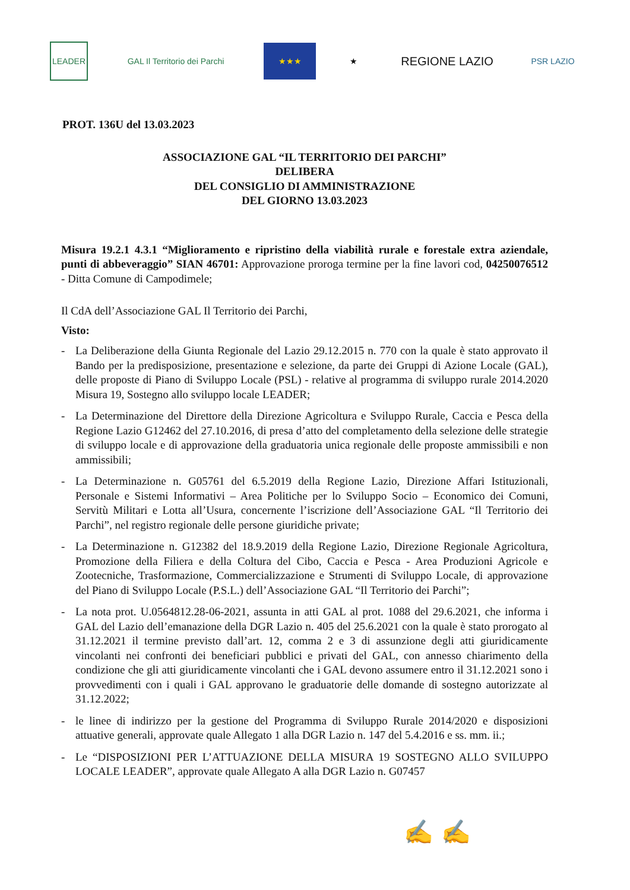LEADER GAL Il Territorio dei Parchi ★★★ ★
REGIONE LAZIO
PSR LAZIO
PROT. 136U del 13.03.2023
ASSOCIAZIONE GAL “IL TERRITORIO DEI PARCHI”
DELIBERA
DEL CONSIGLIO DI AMMINISTRAZIONE
DEL GIORNO 13.03.2023
Misura 19.2.1 4.3.1 “Miglioramento e ripristino della viabilità rurale e forestale extra aziendale, punti di abbeveraggio” SIAN 46701: Approvazione proroga termine per la fine lavori cod, 04250076512 - Ditta Comune di Campodimele;
Il CdA dell’Associazione GAL Il Territorio dei Parchi,
Visto:
- La Deliberazione della Giunta Regionale del Lazio 29.12.2015 n. 770 con la quale è stato approvato il Bando per la predisposizione, presentazione e selezione, da parte dei Gruppi di Azione Locale (GAL), delle proposte di Piano di Sviluppo Locale (PSL) - relative al programma di sviluppo rurale 2014.2020 Misura 19, Sostegno allo sviluppo locale LEADER;
- La Determinazione del Direttore della Direzione Agricoltura e Sviluppo Rurale, Caccia e Pesca della Regione Lazio G12462 del 27.10.2016, di presa d’atto del completamento della selezione delle strategie di sviluppo locale e di approvazione della graduatoria unica regionale delle proposte ammissibili e non ammissibili;
- La Determinazione n. G05761 del 6.5.2019 della Regione Lazio, Direzione Affari Istituzionali, Personale e Sistemi Informativi – Area Politiche per lo Sviluppo Socio – Economico dei Comuni, Servitù Militari e Lotta all’Usura, concernente l’iscrizione dell’Associazione GAL “Il Territorio dei Parchi”, nel registro regionale delle persone giuridiche private;
- La Determinazione n. G12382 del 18.9.2019 della Regione Lazio, Direzione Regionale Agricoltura, Promozione della Filiera e della Coltura del Cibo, Caccia e Pesca - Area Produzioni Agricole e Zootecniche, Trasformazione, Commercializzazione e Strumenti di Sviluppo Locale, di approvazione del Piano di Sviluppo Locale (P.S.L.) dell’Associazione GAL “Il Territorio dei Parchi”;
- La nota prot. U.0564812.28-06-2021, assunta in atti GAL al prot. 1088 del 29.6.2021, che informa i GAL del Lazio dell’emanazione della DGR Lazio n. 405 del 25.6.2021 con la quale è stato prorogato al 31.12.2021 il termine previsto dall’art. 12, comma 2 e 3 di assunzione degli atti giuridicamente vincolanti nei confronti dei beneficiari pubblici e privati del GAL, con annesso chiarimento della condizione che gli atti giuridicamente vincolanti che i GAL devono assumere entro il 31.12.2021 sono i provvedimenti con i quali i GAL approvano le graduatorie delle domande di sostegno autorizzate al 31.12.2022;
- le linee di indirizzo per la gestione del Programma di Sviluppo Rurale 2014/2020 e disposizioni attuative generali, approvate quale Allegato 1 alla DGR Lazio n. 147 del 5.4.2016 e ss. mm. ii.;
- Le “DISPOSIZIONI PER L’ATTUAZIONE DELLA MISURA 19 SOSTEGNO ALLO SVILUPPO LOCALE LEADER”, approvate quale Allegato A alla DGR Lazio n. G07457
✍ ✍